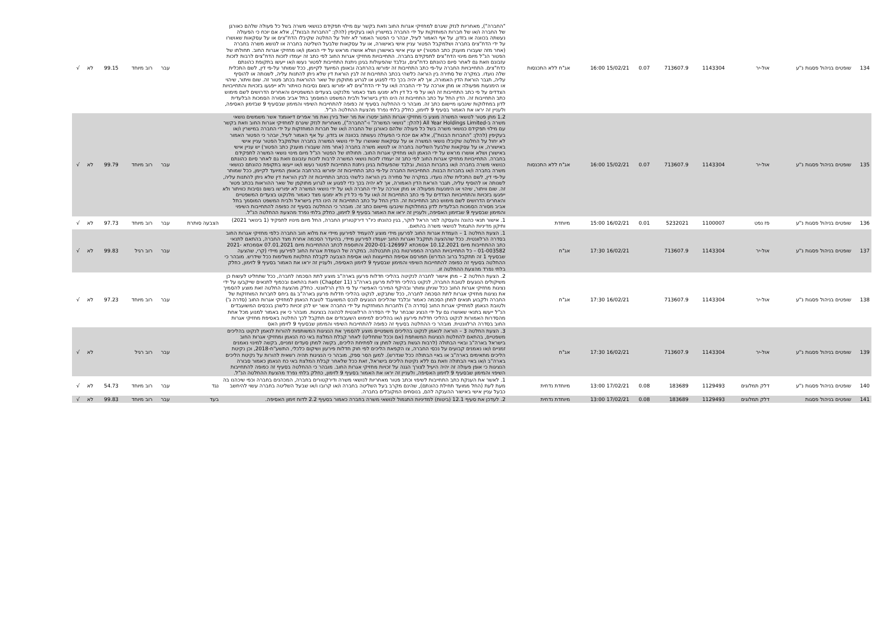| 134 | שופטים בניהול פסגות נ"ע | אול-יר | 1143304 | 713607.9 | 0.07 | 15/02/21 16:00 | אג"ח ללא התכנסות | "החברה"), מאחריות לנזק שיגרם למחזיקי אגרות החוב וזאת בקשר עם מילוי תפקידם כנושאי משרה בשל כל פעולה שלהם כאורגן של החברה ו/או של חברות המוחזקות על ידי החברה במישרין ו/או בעקיפין (להלן: "החברות הבנות"), אלא אם יוכח כי הפעולה נעשתה בכוונה או בזדון. על אף האמור לעיל, יובהר כי הפטור האמור לא יחול על החלטה שקיבלו הדח"צים או על עסקאות שאושרו על ידי הדח"צים בחברה ושלמקבל הפטור עניין אישי באישורה, או על עסקאות שלבעל השליטה בחברה או לנושא משרה בחברה (אחר מזה שעבורו מוענק כתב הפטור) יש עניין אישי באישורן ושלא אושרו מראש על ידי הנאמן ו/או מחזיקי אגרות החוב. תחולתו של הפטור הנ"ל מיום מינוי הדח"צים לתפקידם בחברה. התחייבויות מחזיקי אגרות החוב לפי כתב זה יעמדו לזכות הדח"צים לרבות לזכות עזבונם וזאת גם לאחר סיום כהונתם כדח"צים, ובלבד שהפעולות בגינן ניתנת התחייבות לפטור נעשו ו/או ייעשו בתקופת כהונתם כדח"צים. התחייבויות החברה על-פי כתב התחייבות זה יפורשו בהרחבה ובאופן המיועד לקיימן, ככל שמותר על-פי דין, לשם התכלית שלה נועדו. במקרה של סתירה בין הוראה כלשהי בכתב התחייבות זה לבין הוראת דין שלא ניתן להתנות עליה, לשנותה או להוסיף עליה, תגבר הוראת הדין האמורה, אך לא יהיה בכך כדי לפגוע או לגרוע מתוקפן של שאר ההוראות בכתב פטור זה. שום וויתור, שיהוי או הימנעות מפעולה או מתן אורכה על ידי החברה ו/או על ידי הדח"צים לא יפורשו בשום נסיבות כוויתור ולא ייפגעו בזכויות והתחייבויות הצדדים על פי כתב התחייבות זה ו/או על פי כל דין ולא ימנעו מצד כאמור מלנקוט בצעדים המשפטיים והאחרים הדרושים לשם מימוש כתב התחייבות זה. הדין החל על כתב התחייבות זה הינו הדין בישראל ולבית המשפט המוסמך בתל אביב מסורה הסמכות הבלעדית לדון במחלוקות שינבעו מיישום כתב זה. מובהר כי ההחלטה בסעיף זה כפופה להתחייבות השיפוי והמימון שבסעיף 9 שבזימון האסיפה, ולעניין זה יראו את האמור בסעיף 9 לזימון, כחלק בלתי נפרד מהצעת ההחלטה הנ"ל. | | עבר | רוב מיוחד | 99.15 | לא | √ |
| 135 | שופטים בניהול פסגות נ"ע | אול-יר | 1143304 | 713607.9 | 0.07 | 15/02/21 16:00 | אג"ח ללא התכנסות | 1.2 מתן פטור לנושאי המשרה מוצע כי מחזיקי אגרות החוב יפטרו את מר יואל בירן ואת מר אפרים דיאומנד אשר משמשים נושאי משרה ב-All Year Holdings Limited (להלן: "נושאי המשרה" ו-"החברה"), מאחריות לנזק שיגרם למחזיקי אגרות החוב וזאת בקשר עם מילוי תפקידם כנושאי משרה בשל כל פעולה שלהם כאורגן של החברה ו/או של חברות המוחזקות על ידי החברה במישרין ו/או בעקיפין (להלן: "החברות הבנות"), אלא אם יוכח כי הפעולה נעשתה בכוונה או בזדון. על אף האמור לעיל, יובהר כי הפטור האמור לא יחול על החלטה שקיבלו נושאי המשרה או על עסקאות שאושרו על ידי נושאי המשרה בחברה ושלמקבל הפטור עניין אישי באישורה, או על עסקאות שלבעל השליטה בחברה או לנושא משרה בחברה (אחר מזה שעבורו מוענק כתב הפטור) יש עניין אישי באישורן ושלא אושרו מראש על ידי הנאמן ו/או מחזיקי אגרות החוב. תחולתו של הפטור הנ"ל מיום מינוי נושאי המשרה לתפקידם בחברה. התחייבויות מחזיקי אגרות החוב לפי כתב זה יעמדו לזכות נושאי המשרה לרבות לזכות עזבונם וזאת גם לאחר סיום כהונתם כנושאי משרה בחברה ו/או בחברות הבנות, ובלבד שהפעולות בגינן ניתנת התחייבות לפטור נעשו ו/או ייעשו בתקופת כהונתם כנושאי משרה בחברה ו/או בחברות הבנות. התחייבויות החברה על-פי כתב התחייבות זה יפורשו בהרחבה ובאופן המיועד לקיימן, ככל שמותר על-פי דין, לשם התכלית שלה נועדו. במקרה של סתירה בין הוראה כלשהי בכתב התחייבות זה לבין הוראת דין שלא ניתן להתנות עליה, לשנותה או להוסיף עליה, תגבר הוראת הדין האמורה, אך לא יהיה בכך כדי לפגוע או לגרוע מתוקפן של שאר ההוראות בכתב פטור זה. שום וויתור, שיהוי או הימנעות מפעולה או מתן אורכה על ידי החברה ו/או על ידי נושאי המשרה לא יפורשו בשום נסיבות כוויתור ולא ייפגעו בזכויות והתחייבויות הצדדים על פי כתב התחייבות זה ו/או על פי כל דין ולא ימנעו מצד כאמור מלנקוט בצעדים המשפטיים והאחרים הדרושים לשם מימוש כתב התחייבות זה. הדין החל על כתב התחייבות זה הינו הדין בישראל ולבית המשפט המוסמך בתל אביב מסורה הסמכות הבלעדית לדון במחלוקות שינבעו מיישום כתב זה. מובהר כי ההחלטה בסעיף זה כפופה להתחייבות השיפוי והמימון שבסעיף 9 שבזימון האסיפה, ולעניין זה יראו את האמור בסעיף 9 לזימון, כחלק בלתי נפרד מהצעת ההחלטה הנ"ל. | | עבר | רוב מיוחד | 99.79 | לא | √ |
| 136 | שופטים בניהול פסגות נ"ע | פז נפט | 1100007 | 5232021 | 0.01 | 16/02/21 15:00 | מיוחדת | 1. אישור תנאי כהונה והעסקה למר הראל לוקר, בגין כהונתו כיו"ר דירקטוריון החברה, החל מיום מינויו לתפקיד (1 בינואר 2021) ותיקון מדיניות התגמול לנושאי משרה בהתאם. | הצבעה סותרת | עבר | רוב מיוחד | 97.73 | לא | √ |
| 137 | שופטים בניהול פסגות נ"ע | אול-יר | 1143304 | 713607.9 | | 16/02/21 17:30 | אג"ח | 1. הצעת החלטה 1 – העמדת אגרות החוב לפרעון מידי מוצע להעמיד לפירעון מיידי את מלוא חוב החברה כלפי מחזיקי אגרות החוב בסדרה הרלוונטית. ככל שההצעה תתקבל ואגרות החוב יועמדו לפירעון מיידי, בהיעדר הסכמה אחרת מצד החברה, בהתאם לתנאי כתב ההתחייבות מיום 10.12.2021 אסמכתא 2020-01-126997 והתוספת לכתב ההתחייבות מיום 07.01.2021 אסמכתא 2021-01-003582 – כל התחייבויות החברה המפורטות בהן תתבטלנה. במקרה של העמדת אגרות החוב לפירעון מיידי (קרי, שהצעה שבסעיף 1 זה תתקבל ברוב הנדרש) תפורסם אסיפת התייעצות ו/או אסיפת הצבעה לקבלת החלטות משלימות ככל שידרש. מובהר כי ההחלטה בסעיף זה כפופה להתחייבות השיפוי והמימון שבסעיף 9 לזימון האסיפה, ולעניין זה יראו את האמור בסעיף 9 לזימון, כחלק בלתי נפרד מהצעת ההחלטה זו. | | עבר | רוב רגיל | 99.83 | לא | √ |
| 138 | שופטים בניהול פסגות נ"ע | אול-יר | 1143304 | 713607.9 | | 16/02/21 17:30 | אג"ח | 2. הצעת החלטה 2 – מתן אישור לחברה לנקיטה בהליכי חדלות פרעון בארה"ב מוצע לתת הסכמה לחברה, ככל שתחליט לעשות כן משיקולים הנוגעים לטובת החברה, לנקוט בהליכי חדלות פרעון בארה"ב (Chapter 11) וזאת בהתאם ובכפוף לתנאים שייקבעו על ידי נציגות מחזיקי אגרות החוב ככל שניתן ומותר ובהיקף המירבי האפשרי על פי הדין הרלוונטי. כחלק מהצעת החלטה זאת מוצע להסמיך את נציגות מחזיקי אגרות לתת הסכמה לחברה, ככל שתבקש, לנקוט בהליכי חדלות פרעון בארה"ב גם ביחס לחברות המוחזקות של החברה ולקבוע תנאים למתן הסכמה כאמור ובלבד שהליכים הנוגעים לנכס המשועבד לטובת הנאמן למחזיקי אגרות החוב (סדרה ג') ולטובת הנאמן למחזיקי אגרות החוב (סדרה ה') ולחברות המוחזקות על ידי החברה אשר יש להן זכויות כלשהן בנכסים המשועבדים הנ"ל ייעשו בתנאי שאושרו גם על ידי הנציג שנבחר על ידי הסדרה הרלוונטית לכהונה בנציגות. מובהר כי אין באמור למנוע מכל אחת מהסדרות האמורות לנקוט בהליכי חדלות פירעון ו/או בהליכים למימוש השעבודים אם תתקבל לכך החלטה באסיפת מחזיקי אגרות החוב בסדרה הרלוונטית. מובהר כי ההחלטה בסעיף זה כפופה להתחייבות השיפוי והמימון שבסעיף 9 לזימון האס | | עבר | רוב מיוחד | 97.23 | לא | √ |
| 139 | שופטים בניהול פסגות נ"ע | אול-יר | 1143304 | 713607.9 | | 16/02/21 17:30 | אג"ח | 3. הצעת החלטה 3 – הוראה לנאמן לנקוט בהליכים משפטיים מוצע להסמיך את הנציגות המשותפות להורות לנאמן לנקוט בהליכים משפטיים, בהתאם להחלטת הנציגות המשותפת (אם וככל שתחליט) לאחר קבלת המלצת באי כח הנאמן ומחזיקי אגרות החוב בישראל בארה"ב ובאיי הבתולה (לרבות הגשת בקשה למתן צו לפתיחת הליכים, בקשה למתן סעדים זמניים, בקשה למינוי נאמנים זמניים ו/או נאמנים קבועים על נכסי החברה, צו הקפאת הליכים לפי חוק חדלות פירעון ושיקום כלכלי, התשע"ח-2018, וכן נקיטת הליכים מתאימים בארה"ב או באיי הבתולה ככל שנדרש). למען הסר ספק, מובהר כי הנציגות תהיה רשאית להורות על נקיטת הליכים בארה"ב ו/או באיי הבתולה וזאת גם ללא נקיטת הליכים בישראל, זאת ככל שלאחר קבלת המלצת באי כח הנאמן כאמור סבורה הנציגות כי אופן פעולה זה יהיה היעיל לצורך הגנה על זכויות מחזיקי אגרות החוב. מובהר כי ההחלטה בסעיף זה כפופה להתחייבות השיפוי והמימון שבסעיף 9 לזימון האסיפה, ולעניין זה יראו את האמור בסעיף 9 לזימון, כחלק בלתי נפרד מהצעת ההחלטה הנ"ל. | | עבר | רוב רגיל | | לא | √ |
| 140 | שופטים בניהול פסגות נ"ע | דלק תמלוגים | 1129493 | 183689 | 0.08 | 17/02/21 13:00 | מיוחדת נדחית | 1. לאשר את הענקת כתב התחייבות לשיפוי וכתב פטור מאחריות לנושאי משרה ודירקטורים בחברה, המכהנים בחברה וכפי שיכהנו בה מעת לעת (החל ממועד תחילת כהונתם), שהינם מקרב בעל השליטה בחברה ו/או קרובו ו/או שבעל השליטה בחברה עשוי להיחשב כבעל עניין אישי באישור ההענקה להם, בנוסחים המקובלים בחברה. | נגד | עבר | רוב מיוחד | 54.73 | לא | √ |
| 141 | שופטים בניהול פסגות | דלק תמלוגים | 1129493 | 183689 | 0.08 | 17/02/21 13:00 | מיוחדת נדחית | 2. לעדכן את סעיף 12.1 (ביטוח) למדיניות התגמול לנושאי משרה בחברה כאמור בסעיף 2.2 לדוח זימון האסיפה. | בעד | עבר | רוב מיוחד | 99.83 | לא | √ |